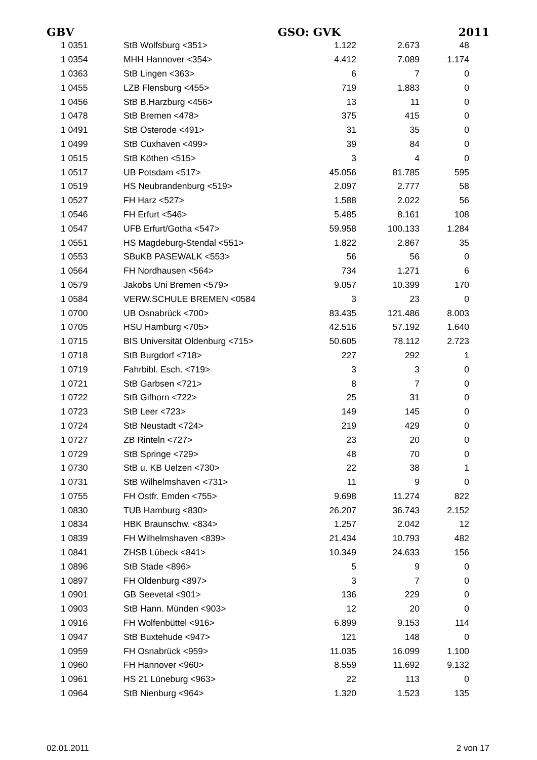GBV GSO: GVK 2011
| 1 0351 | StB Wolfsburg <351> | 1.122 | 2.673 | 48 |
| 1 0354 | MHH Hannover <354> | 4.412 | 7.089 | 1.174 |
| 1 0363 | StB Lingen <363> | 6 | 7 | 0 |
| 1 0455 | LZB Flensburg <455> | 719 | 1.883 | 0 |
| 1 0456 | StB B.Harzburg <456> | 13 | 11 | 0 |
| 1 0478 | StB Bremen <478> | 375 | 415 | 0 |
| 1 0491 | StB Osterode <491> | 31 | 35 | 0 |
| 1 0499 | StB Cuxhaven <499> | 39 | 84 | 0 |
| 1 0515 | StB Köthen <515> | 3 | 4 | 0 |
| 1 0517 | UB Potsdam <517> | 45.056 | 81.785 | 595 |
| 1 0519 | HS Neubrandenburg <519> | 2.097 | 2.777 | 58 |
| 1 0527 | FH Harz <527> | 1.588 | 2.022 | 56 |
| 1 0546 | FH Erfurt <546> | 5.485 | 8.161 | 108 |
| 1 0547 | UFB Erfurt/Gotha <547> | 59.958 | 100.133 | 1.284 |
| 1 0551 | HS Magdeburg-Stendal <551> | 1.822 | 2.867 | 35 |
| 1 0553 | SBuKB PASEWALK <553> | 56 | 56 | 0 |
| 1 0564 | FH Nordhausen <564> | 734 | 1.271 | 6 |
| 1 0579 | Jakobs Uni Bremen <579> | 9.057 | 10.399 | 170 |
| 1 0584 | VERW.SCHULE BREMEN <0584 | 3 | 23 | 0 |
| 1 0700 | UB Osnabrück <700> | 83.435 | 121.486 | 8.003 |
| 1 0705 | HSU Hamburg <705> | 42.516 | 57.192 | 1.640 |
| 1 0715 | BIS Universität Oldenburg <715> | 50.605 | 78.112 | 2.723 |
| 1 0718 | StB Burgdorf <718> | 227 | 292 | 1 |
| 1 0719 | Fahrbibl. Esch. <719> | 3 | 3 | 0 |
| 1 0721 | StB Garbsen <721> | 8 | 7 | 0 |
| 1 0722 | StB Gifhorn <722> | 25 | 31 | 0 |
| 1 0723 | StB Leer <723> | 149 | 145 | 0 |
| 1 0724 | StB Neustadt <724> | 219 | 429 | 0 |
| 1 0727 | ZB Rinteln <727> | 23 | 20 | 0 |
| 1 0729 | StB Springe <729> | 48 | 70 | 0 |
| 1 0730 | StB u. KB Uelzen <730> | 22 | 38 | 1 |
| 1 0731 | StB Wilhelmshaven <731> | 11 | 9 | 0 |
| 1 0755 | FH Ostfr. Emden <755> | 9.698 | 11.274 | 822 |
| 1 0830 | TUB Hamburg <830> | 26.207 | 36.743 | 2.152 |
| 1 0834 | HBK Braunschw. <834> | 1.257 | 2.042 | 12 |
| 1 0839 | FH Wilhelmshaven <839> | 21.434 | 10.793 | 482 |
| 1 0841 | ZHSB Lübeck <841> | 10.349 | 24.633 | 156 |
| 1 0896 | StB Stade <896> | 5 | 9 | 0 |
| 1 0897 | FH Oldenburg <897> | 3 | 7 | 0 |
| 1 0901 | GB Seevetal <901> | 136 | 229 | 0 |
| 1 0903 | StB Hann. Münden <903> | 12 | 20 | 0 |
| 1 0916 | FH Wolfenbüttel <916> | 6.899 | 9.153 | 114 |
| 1 0947 | StB Buxtehude <947> | 121 | 148 | 0 |
| 1 0959 | FH Osnabrück <959> | 11.035 | 16.099 | 1.100 |
| 1 0960 | FH Hannover <960> | 8.559 | 11.692 | 9.132 |
| 1 0961 | HS 21 Lüneburg <963> | 22 | 113 | 0 |
| 1 0964 | StB Nienburg <964> | 1.320 | 1.523 | 135 |
02.01.2011 2 von 17